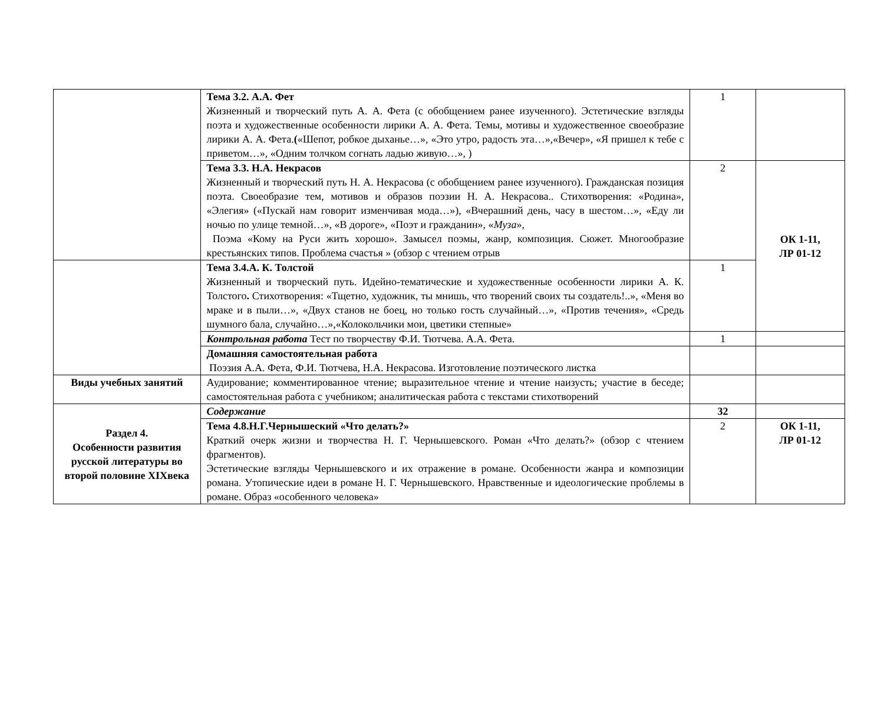| | Тема 3.2. А.А. Фет Жизненный и творческий путь А. А. Фета (с обобщением ранее изученного). Эстетические взгляды поэта и художественные особенности лирики А. А. Фета. Темы, мотивы и художественное своеобразие лирики А. А. Фета. ( «Шепот, робкое дыханье…», «Это утро, радость эта…»,«Вечер», «Я пришел к тебе с приветом…», «Одним толчком согнать ладью живую…», ) | 1 | |
| | Тема 3.3. Н.А. Некрасов Жизненный и творческий путь Н. А. Некрасова (с обобщением ранее изученного). Гражданская позиция поэта. Своеобразие тем, мотивов и образов поэзии Н. А. Некрасова.. Стихотворения: «Родина», «Элегия» («Пускай нам говорит изменчивая мода…»), «Вчерашний день, часу в шестом…», «Еду ли ночью по улице темной…», «В дороге», «Поэт и гражданин», « Муза », Поэма «Кому на Руси жить хорошо». Замысел поэмы, жанр, композиция. Сюжет. Многообразие крестьянских типов. Проблема счастья » (обзор с чтением отрыв | 2 | ОК 1-11, ЛР 01-12 |
| | Тема 3.4.А. К. Толстой Жизненный и творческий путь. Идейно-тематические и художественные особенности лирики А. К. Толстого . Стихотворения: «Тщетно, художник, ты мнишь, что творений своих ты создатель!..», «Меня во мраке и в пыли…», «Двух станов не боец, но только гость случайный…», «Против течения», «Средь шумного бала, случайно…»,«Колокольчики мои, цветики степные» | 1 | |
| | Контрольная работа Тест по творчеству Ф.И. Тютчева. А.А. Фета. | 1 | |
| | Домашняя самостоятельная работа Поэзия А.А. Фета, Ф.И. Тютчева, Н.А. Некрасова. Изготовление поэтического листка | | |
| Виды учебных занятий | Аудирование; комментированное чтение; выразительное чтение и чтение наизусть; участие в беседе; самостоятельная работа с учебником; аналитическая работа с текстами стихотворений | | |
| Раздел 4. Особенности развития русской литературы во второй половине XIXвека | Содержание | 32 | |
| | Тема 4.8.Н.Г.Чернышеский «Что делать?» Краткий очерк жизни и творчества Н. Г. Чернышевского. Роман «Что делать?» (обзор с чтением фрагментов). Эстетические взгляды Чернышевского и их отражение в романе. Особенности жанра и композиции романа. Утопические идеи в романе Н. Г. Чернышевского. Нравственные и идеологические проблемы в романе. Образ «особенного человека» | 2 | ОК 1-11, ЛР 01-12 |